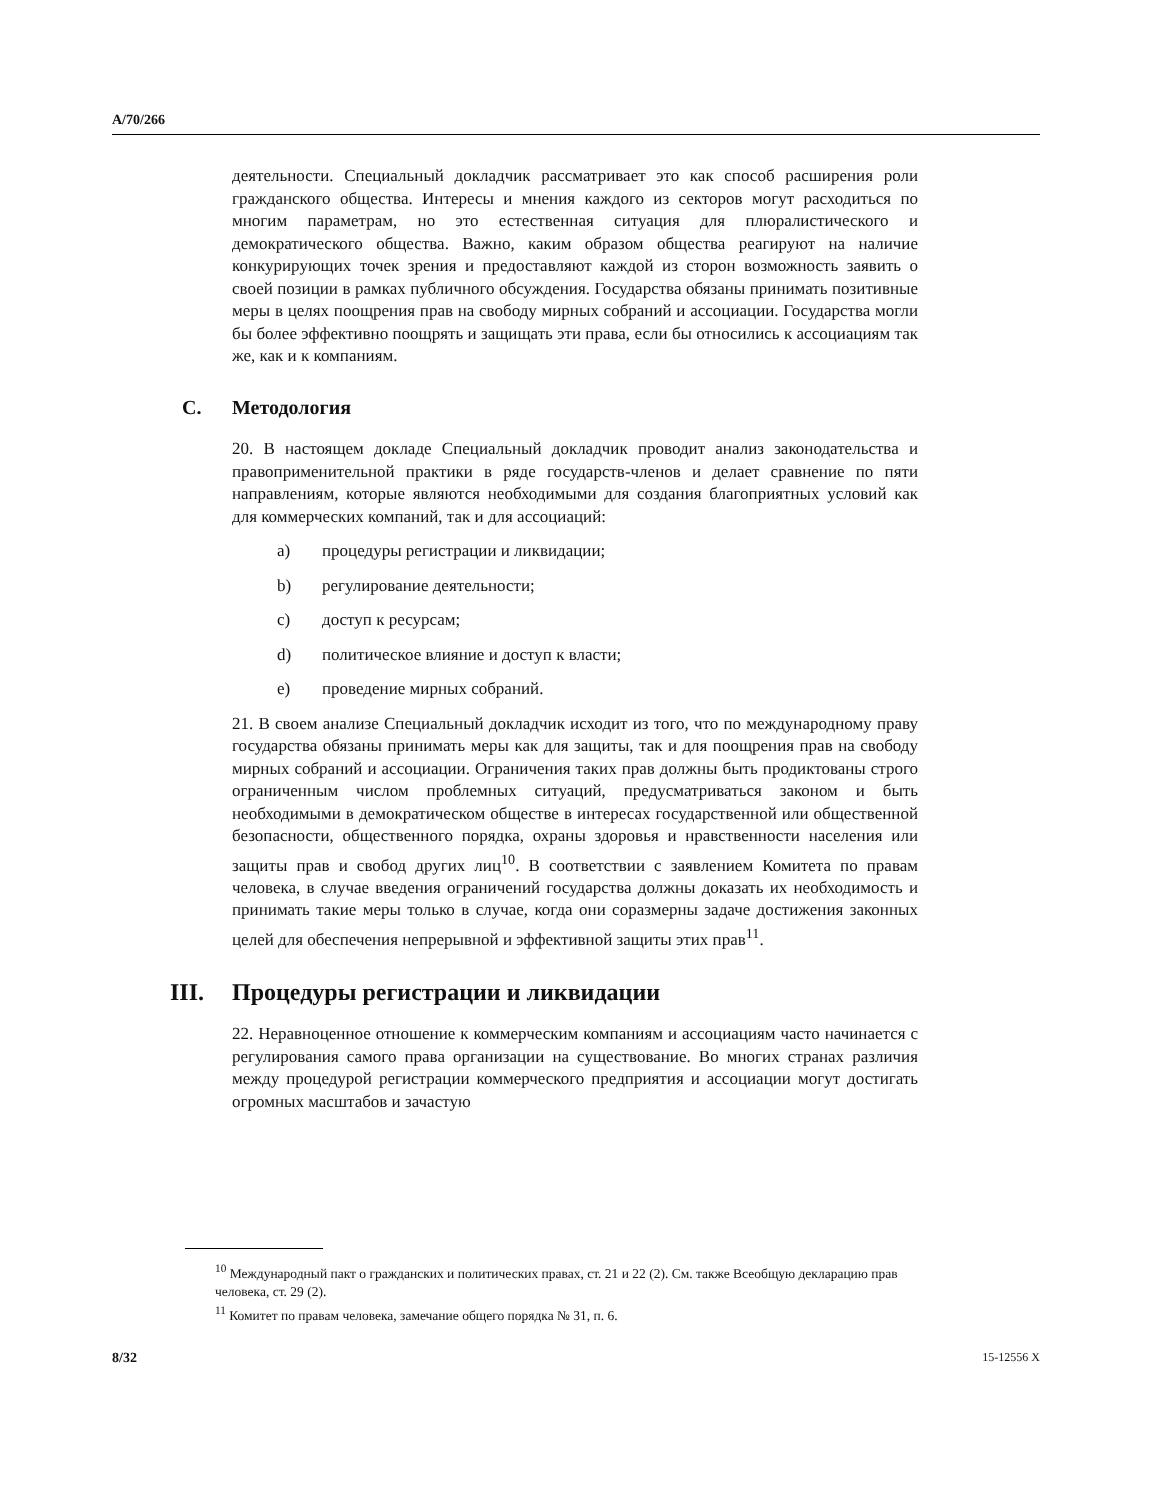A/70/266
деятельности. Специальный докладчик рассматривает это как способ расширения роли гражданского общества. Интересы и мнения каждого из секторов могут расходиться по многим параметрам, но это естественная ситуация для плюралистического и демократического общества. Важно, каким образом общества реагируют на наличие конкурирующих точек зрения и предоставляют каждой из сторон возможность заявить о своей позиции в рамках публичного обсуждения. Государства обязаны принимать позитивные меры в целях поощрения прав на свободу мирных собраний и ассоциации. Государства могли бы более эффективно поощрять и защищать эти права, если бы относились к ассоциациям так же, как и к компаниям.
C. Методология
20. В настоящем докладе Специальный докладчик проводит анализ законодательства и правоприменительной практики в ряде государств-членов и делает сравнение по пяти направлениям, которые являются необходимыми для создания благоприятных условий как для коммерческих компаний, так и для ассоциаций:
a) процедуры регистрации и ликвидации;
b) регулирование деятельности;
c) доступ к ресурсам;
d) политическое влияние и доступ к власти;
e) проведение мирных собраний.
21. В своем анализе Специальный докладчик исходит из того, что по международному праву государства обязаны принимать меры как для защиты, так и для поощрения прав на свободу мирных собраний и ассоциации. Ограничения таких прав должны быть продиктованы строго ограниченным числом проблемных ситуаций, предусматриваться законом и быть необходимыми в демократическом обществе в интересах государственной или общественной безопасности, общественного порядка, охраны здоровья и нравственности населения или защиты прав и свобод других лиц<sup>10</sup>. В соответствии с заявлением Комитета по правам человека, в случае введения ограничений государства должны доказать их необходимость и принимать такие меры только в случае, когда они соразмерны задаче достижения законных целей для обеспечения непрерывной и эффективной защиты этих прав<sup>11</sup>.
III. Процедуры регистрации и ликвидации
22. Неравноценное отношение к коммерческим компаниям и ассоциациям часто начинается с регулирования самого права организации на существование. Во многих странах различия между процедурой регистрации коммерческого предприятия и ассоциации могут достигать огромных масштабов и зачастую
<sup>10</sup> Международный пакт о гражданских и политических правах, ст. 21 и 22 (2). См. также Всеобщую декларацию прав человека, ст. 29 (2).
<sup>11</sup> Комитет по правам человека, замечание общего порядка № 31, п. 6.
8/32 15-12556 X